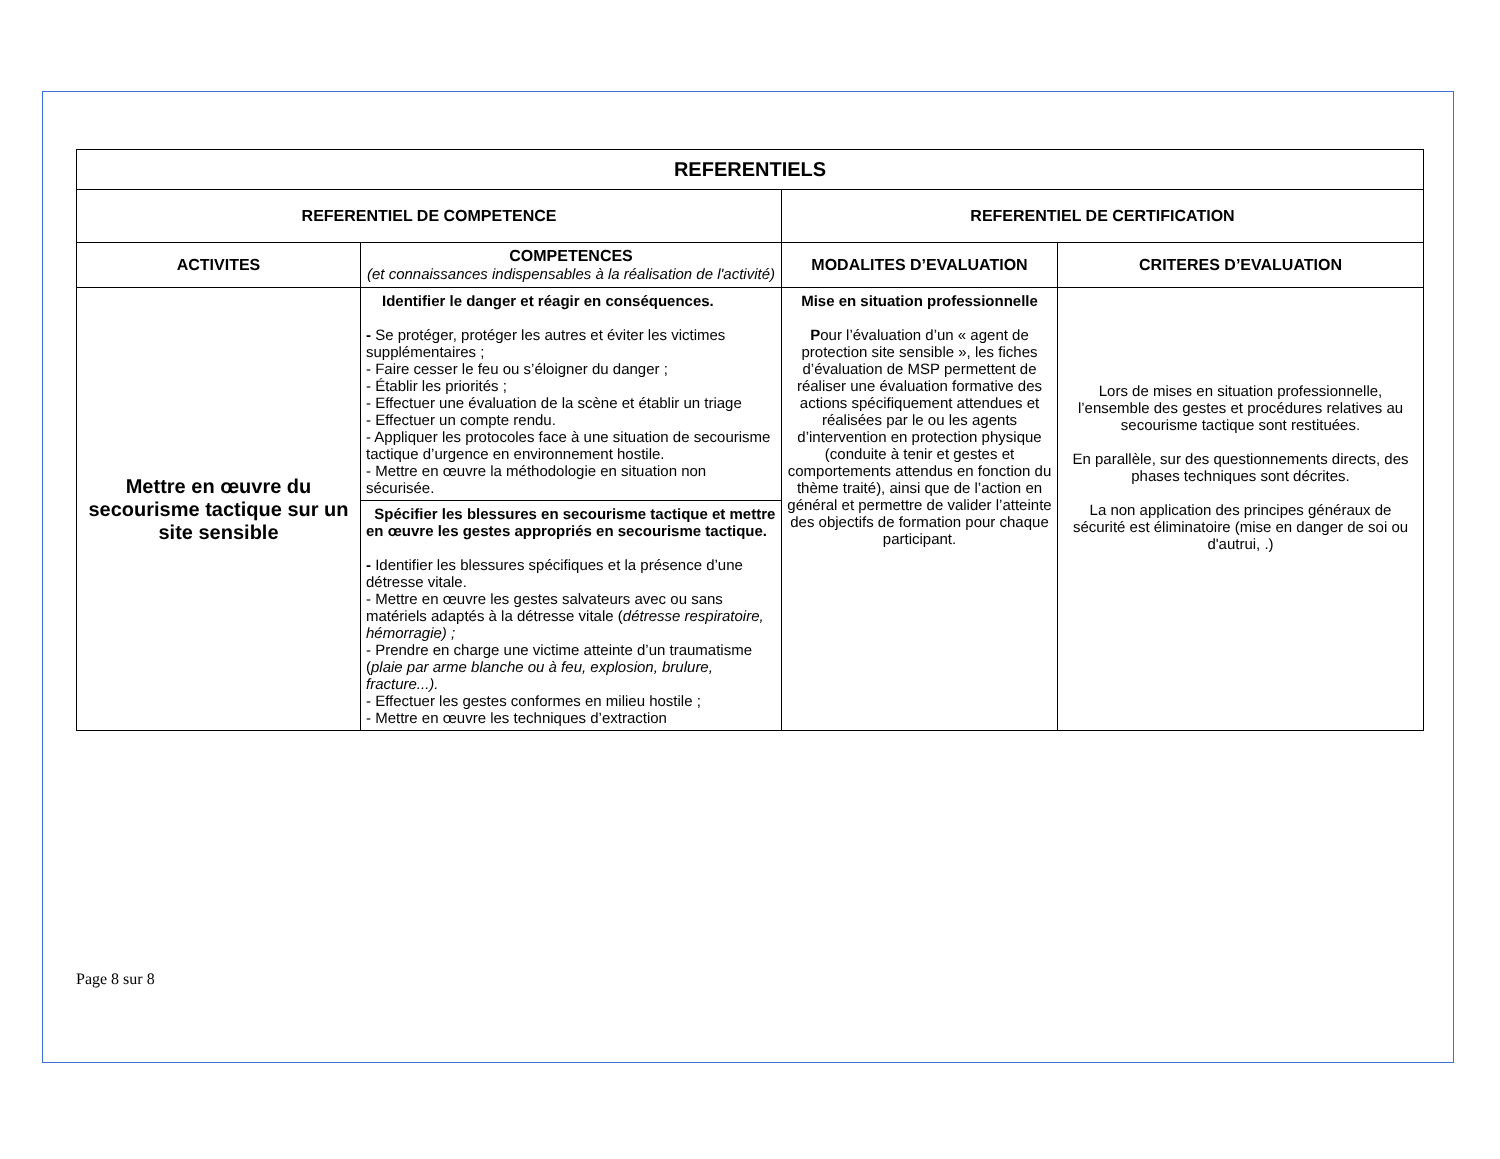| REFERENTIELS | | | |
| --- | --- | --- | --- |
| REFERENTIEL DE COMPETENCE | | REFERENTIEL DE CERTIFICATION | |
| ACTIVITES | COMPETENCES (et connaissances indispensables à la réalisation de l'activité) | MODALITES D’EVALUATION | CRITERES D’EVALUATION |
| Mettre en œuvre du secourisme tactique sur un site sensible | Identifier le danger et réagir en conséquences. - Se protéger, protéger les autres et éviter les victimes supplémentaires ; - Faire cesser le feu ou s’éloigner du danger ; - Établir les priorités ; - Effectuer une évaluation de la scène et établir un triage - Effectuer un compte rendu. - Appliquer les protocoles face à une situation de secourisme tactique d’urgence en environnement hostile. - Mettre en œuvre la méthodologie en situation non sécurisée. | Mise en situation professionnelle P our l’évaluation d’un « agent de protection site sensible », les fiches d’évaluation de MSP permettent de réaliser une évaluation formative des actions spécifiquement attendues et réalisées par le ou les agents d’intervention en protection physique (conduite à tenir et gestes et comportements attendus en fonction du thème traité), ainsi que de l’action en général et permettre de valider l’atteinte des objectifs de formation pour chaque participant. | Lors de mises en situation professionnelle, l’ensemble des gestes et procédures relatives au secourisme tactique sont restituées. En parallèle, sur des questionnements directs, des phases techniques sont décrites. La non application des principes généraux de sécurité est éliminatoire (mise en danger de soi ou d'autrui, .) |
| | Spécifier les blessures en secourisme tactique et mettre en œuvre les gestes appropriés en secourisme tactique. - Identifier les blessures spécifiques et la présence d’une détresse vitale. - Mettre en œuvre les gestes salvateurs avec ou sans matériels adaptés à la détresse vitale ( détresse respiratoire, hémorragie) ; - Prendre en charge une victime atteinte d’un traumatisme ( plaie par arme blanche ou à feu, explosion, brulure, fracture...). - Effectuer les gestes conformes en milieu hostile ; - Mettre en œuvre les techniques d’extraction | | |
Page 8 sur 8